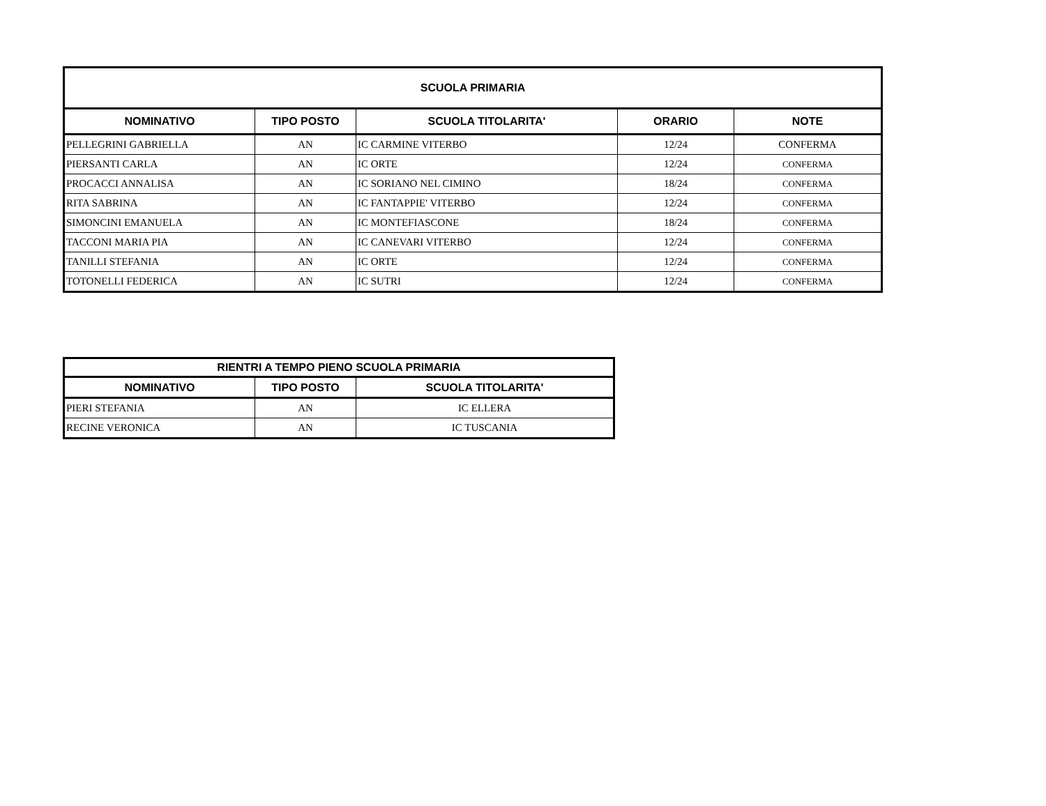| SCUOLA PRIMARIA | | | | |
| --- | --- | --- | --- | --- |
| NOMINATIVO | TIPO POSTO | SCUOLA TITOLARITA' | ORARIO | NOTE |
| PELLEGRINI GABRIELLA | AN | IC CARMINE VITERBO | 12/24 | CONFERMA |
| PIERSANTI CARLA | AN | IC ORTE | 12/24 | CONFERMA |
| PROCACCI ANNALISA | AN | IC SORIANO NEL CIMINO | 18/24 | CONFERMA |
| RITA SABRINA | AN | IC FANTAPPIE' VITERBO | 12/24 | CONFERMA |
| SIMONCINI EMANUELA | AN | IC MONTEFIASCONE | 18/24 | CONFERMA |
| TACCONI MARIA PIA | AN | IC CANEVARI VITERBO | 12/24 | CONFERMA |
| TANILLI STEFANIA | AN | IC ORTE | 12/24 | CONFERMA |
| TOTONELLI FEDERICA | AN | IC SUTRI | 12/24 | CONFERMA |
| RIENTRI A TEMPO PIENO SCUOLA PRIMARIA | | |
| --- | --- | --- |
| NOMINATIVO | TIPO POSTO | SCUOLA TITOLARITA' |
| PIERI STEFANIA | AN | IC ELLERA |
| RECINE VERONICA | AN | IC TUSCANIA |